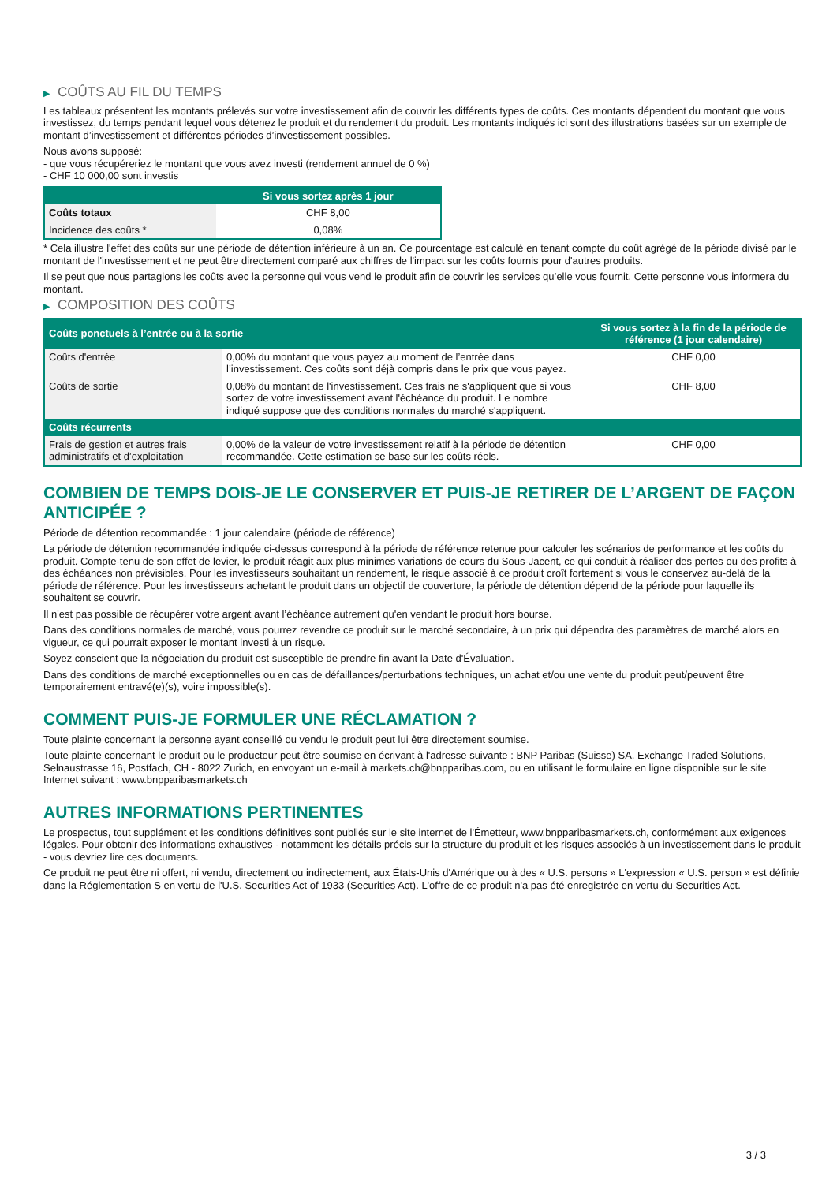▶ COÛTS AU FIL DU TEMPS
Les tableaux présentent les montants prélevés sur votre investissement afin de couvrir les différents types de coûts. Ces montants dépendent du montant que vous investissez, du temps pendant lequel vous détenez le produit et du rendement du produit. Les montants indiqués ici sont des illustrations basées sur un exemple de montant d’investissement et différentes périodes d’investissement possibles.
Nous avons supposé:
- que vous récupéreriez le montant que vous avez investi (rendement annuel de 0 %)
- CHF 10 000,00 sont investis
| | Si vous sortez après 1 jour |
| --- | --- |
| Coûts totaux | CHF 8,00 |
| Incidence des coûts * | 0,08% |
* Cela illustre l'effet des coûts sur une période de détention inférieure à un an. Ce pourcentage est calculé en tenant compte du coût agrégé de la période divisé par le montant de l'investissement et ne peut être directement comparé aux chiffres de l'impact sur les coûts fournis pour d'autres produits.
Il se peut que nous partagions les coûts avec la personne qui vous vend le produit afin de couvrir les services qu’elle vous fournit. Cette personne vous informera du montant.
▶ COMPOSITION DES COÛTS
| Coûts ponctuels à l’entrée ou à la sortie | | Si vous sortez à la fin de la période de référence (1 jour calendaire) |
| --- | --- | --- |
| Coûts d'entrée | 0,00% du montant que vous payez au moment de l’entrée dans l’investissement. Ces coûts sont déjà compris dans le prix que vous payez. | CHF 0,00 |
| Coûts de sortie | 0,08% du montant de l'investissement. Ces frais ne s'appliquent que si vous sortez de votre investissement avant l'échéance du produit. Le nombre indiqué suppose que des conditions normales du marché s'appliquent. | CHF 8,00 |
| Coûts récurrents | | |
| Frais de gestion et autres frais administratifs et d’exploitation | 0,00% de la valeur de votre investissement relatif à la période de détention recommandée. Cette estimation se base sur les coûts réels. | CHF 0,00 |
COMBIEN DE TEMPS DOIS-JE LE CONSERVER ET PUIS-JE RETIRER DE L’ARGENT DE FAÇON ANTICIPÉE ?
Période de détention recommandée : 1 jour calendaire (période de référence)
La période de détention recommandée indiquée ci-dessus correspond à la période de référence retenue pour calculer les scénarios de performance et les coûts du produit. Compte-tenu de son effet de levier, le produit réagit aux plus minimes variations de cours du Sous-Jacent, ce qui conduit à réaliser des pertes ou des profits à des échéances non prévisibles. Pour les investisseurs souhaitant un rendement, le risque associé à ce produit croît fortement si vous le conservez au-delà de la période de référence. Pour les investisseurs achetant le produit dans un objectif de couverture, la période de détention dépend de la période pour laquelle ils souhaitent se couvrir.
Il n'est pas possible de récupérer votre argent avant l’échéance autrement qu'en vendant le produit hors bourse.
Dans des conditions normales de marché, vous pourrez revendre ce produit sur le marché secondaire, à un prix qui dépendra des paramètres de marché alors en vigueur, ce qui pourrait exposer le montant investi à un risque.
Soyez conscient que la négociation du produit est susceptible de prendre fin avant la Date d'Évaluation.
Dans des conditions de marché exceptionnelles ou en cas de défaillances/perturbations techniques, un achat et/ou une vente du produit peut/peuvent être temporairement entravé(e)(s), voire impossible(s).
COMMENT PUIS-JE FORMULER UNE RÉCLAMATION ?
Toute plainte concernant la personne ayant conseillé ou vendu le produit peut lui être directement soumise.
Toute plainte concernant le produit ou le producteur peut être soumise en écrivant à l'adresse suivante : BNP Paribas (Suisse) SA, Exchange Traded Solutions, Selnaustrasse 16, Postfach, CH - 8022 Zurich, en envoyant un e-mail à markets.ch@bnpparibas.com, ou en utilisant le formulaire en ligne disponible sur le site Internet suivant : www.bnpparibasmarkets.ch
AUTRES INFORMATIONS PERTINENTES
Le prospectus, tout supplément et les conditions définitives sont publiés sur le site internet de l'Émetteur, www.bnpparibasmarkets.ch, conformément aux exigences légales. Pour obtenir des informations exhaustives - notamment les détails précis sur la structure du produit et les risques associés à un investissement dans le produit - vous devriez lire ces documents.
Ce produit ne peut être ni offert, ni vendu, directement ou indirectement, aux États-Unis d'Amérique ou à des « U.S. persons » L'expression « U.S. person » est définie dans la Réglementation S en vertu de l'U.S. Securities Act of 1933 (Securities Act). L'offre de ce produit n'a pas été enregistrée en vertu du Securities Act.
3 / 3